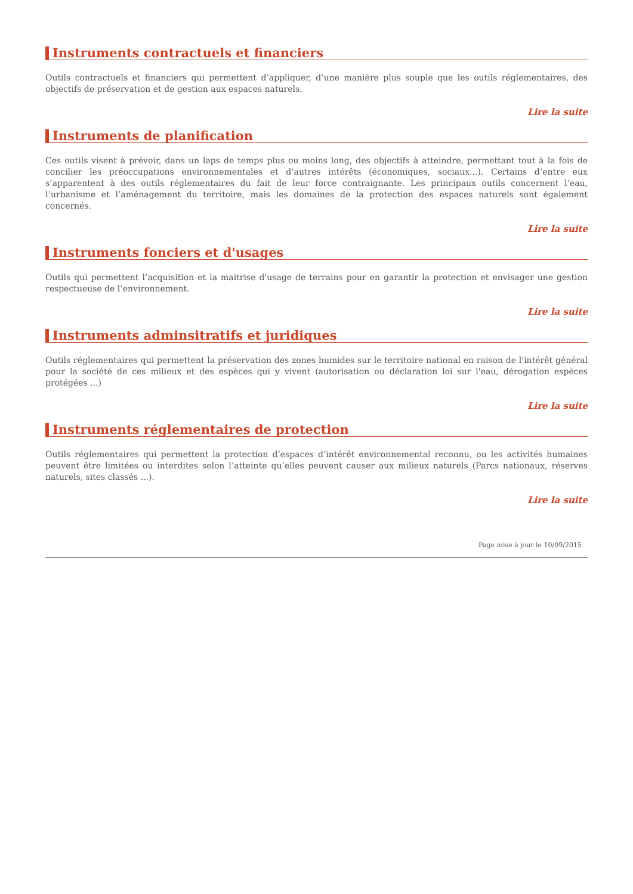Instruments contractuels et financiers
Outils contractuels et financiers qui permettent d’appliquer, d’une manière plus souple que les outils réglementaires, des objectifs de préservation et de gestion aux espaces naturels.
Lire la suite
Instruments de planification
Ces outils visent à prévoir, dans un laps de temps plus ou moins long, des objectifs à atteindre, permettant tout à la fois de concilier les préoccupations environnementales et d’autres intérêts (économiques, sociaux...). Certains d’entre eux s’apparentent à des outils réglementaires du fait de leur force contraignante. Les principaux outils concernent l’eau, l’urbanisme et l’aménagement du territoire, mais les domaines de la protection des espaces naturels sont également concernés.
Lire la suite
Instruments fonciers et d'usages
Outils qui permettent l’acquisition et la maitrise d'usage de terrains pour en garantir la protection et envisager une gestion respectueuse de l’environnement.
Lire la suite
Instruments adminsitratifs et juridiques
Outils réglementaires qui permettent la préservation des zones humides sur le territoire national en raison de l'intérêt général pour la société de ces milieux et des espèces qui y vivent (autorisation ou déclaration loi sur l'eau, dérogation espèces protégées ...)
Lire la suite
Instruments réglementaires de protection
Outils réglementaires qui permettent la protection d’espaces d’intérêt environnemental reconnu, ou les activités humaines peuvent être limitées ou interdites selon l’atteinte qu’elles peuvent causer aux milieux naturels (Parcs nationaux, réserves naturels, sites classés ...).
Lire la suite
Page mise à jour le 10/09/2015